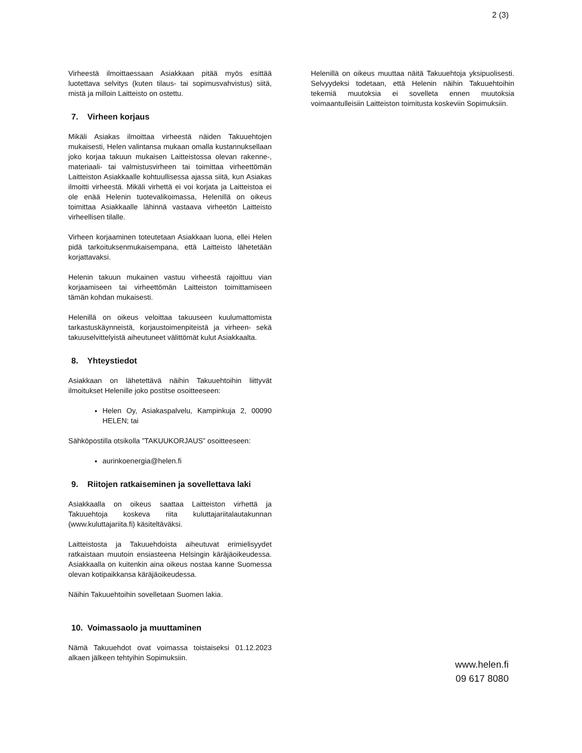2 (3)
Virheestä ilmoittaessaan Asiakkaan pitää myös esittää luotettava selvitys (kuten tilaus- tai sopimusvahvistus) siitä, mistä ja milloin Laitteisto on ostettu.
7. Virheen korjaus
Mikäli Asiakas ilmoittaa virheestä näiden Takuuehtojen mukaisesti, Helen valintansa mukaan omalla kustannuksellaan joko korjaa takuun mukaisen Laitteistossa olevan rakenne-, materiaali- tai valmistusvirheen tai toimittaa virheettömän Laitteiston Asiakkaalle kohtuullisessa ajassa siitä, kun Asiakas ilmoitti virheestä. Mikäli virhettä ei voi korjata ja Laitteistoa ei ole enää Helenin tuotevalikoimassa, Helenillä on oikeus toimittaa Asiakkaalle lähinnä vastaava virheetön Laitteisto virheellisen tilalle.
Virheen korjaaminen toteutetaan Asiakkaan luona, ellei Helen pidä tarkoituksenmukaisempana, että Laitteisto lähetetään korjattavaksi.
Helenin takuun mukainen vastuu virheestä rajoittuu vian korjaamiseen tai virheettömän Laitteiston toimittamiseen tämän kohdan mukaisesti.
Helenillä on oikeus veloittaa takuuseen kuulumattomista tarkastuskäynneistä, korjaustoimenpiteistä ja virheen- sekä takuuselvittelyistä aiheutuneet välittömät kulut Asiakkaalta.
8. Yhteystiedot
Asiakkaan on lähetettävä näihin Takuuehtoihin liittyvät ilmoitukset Helenille joko postitse osoitteeseen:
Helen Oy, Asiakaspalvelu, Kampinkuja 2, 00090 HELEN; tai
Sähköpostilla otsikolla ”TAKUUKORJAUS” osoitteeseen:
aurinkoenergia@helen.fi
9. Riitojen ratkaiseminen ja sovellettava laki
Asiakkaalla on oikeus saattaa Laitteiston virhettä ja Takuuehtoja koskeva riita kuluttajariitalautakunnan (www.kuluttajariita.fi) käsiteltäväksi.
Laitteistosta ja Takuuehdoista aiheutuvat erimielisyydet ratkaistaan muutoin ensiasteena Helsingin käräjäoikeudessa. Asiakkaalla on kuitenkin aina oikeus nostaa kanne Suomessa olevan kotipaikkansa käräjäoikeudessa.
Näihin Takuuehtoihin sovelletaan Suomen lakia.
10. Voimassaolo ja muuttaminen
Nämä Takuuehdot ovat voimassa toistaiseksi 01.12.2023 alkaen jälkeen tehtyihin Sopimuksiin.
Helenillä on oikeus muuttaa näitä Takuuehtoja yksipuolisesti. Selvyydeksi todetaan, että Helenin näihin Takuuehtoihin tekemiä muutoksia ei sovelleta ennen muutoksia voimaantulleisiin Laitteiston toimitusta koskeviin Sopimuksiin.
www.helen.fi
09 617 8080